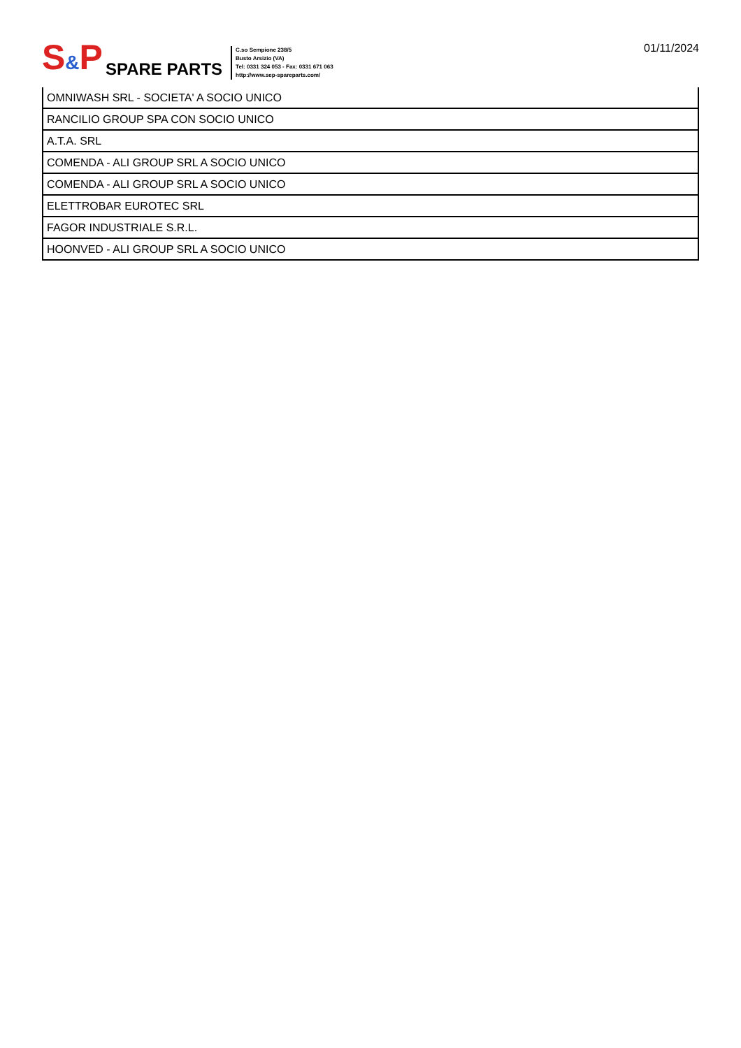S&P SPARE PARTS
C.so Sempione 238/5
Busto Arsizio (VA)
Tel: 0331 324 053 - Fax: 0331 671 063
http://www.sep-spareparts.com/
01/11/2024
| OMNIWASH SRL - SOCIETA' A SOCIO UNICO |
| RANCILIO GROUP SPA CON SOCIO UNICO |
| A.T.A. SRL |
| COMENDA - ALI GROUP SRL A SOCIO UNICO |
| COMENDA - ALI GROUP SRL A SOCIO UNICO |
| ELETTROBAR EUROTEC SRL |
| FAGOR INDUSTRIALE S.R.L. |
| HOONVED - ALI GROUP SRL A SOCIO UNICO |